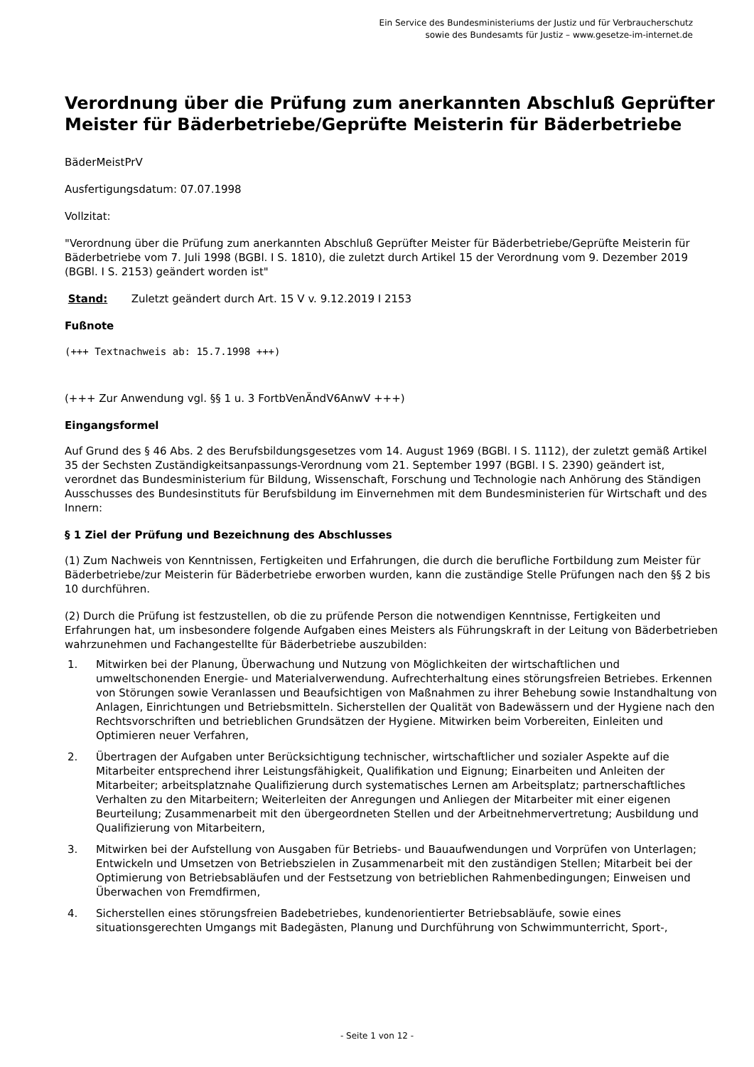Ein Service des Bundesministeriums der Justiz und für Verbraucherschutz
sowie des Bundesamts für Justiz – www.gesetze-im-internet.de
Verordnung über die Prüfung zum anerkannten Abschluß Geprüfter Meister für Bäderbetriebe/Geprüfte Meisterin für Bäderbetriebe
BäderMeistPrV
Ausfertigungsdatum: 07.07.1998
Vollzitat:
"Verordnung über die Prüfung zum anerkannten Abschluß Geprüfter Meister für Bäderbetriebe/Geprüfte Meisterin für Bäderbetriebe vom 7. Juli 1998 (BGBl. I S. 1810), die zuletzt durch Artikel 15 der Verordnung vom 9. Dezember 2019 (BGBl. I S. 2153) geändert worden ist"
Stand: Zuletzt geändert durch Art. 15 V v. 9.12.2019 I 2153
Fußnote
(+++ Textnachweis ab: 15.7.1998 +++)
(+++ Zur Anwendung vgl. §§ 1 u. 3 FortbVenÄndV6AnwV +++)
Eingangsformel
Auf Grund des § 46 Abs. 2 des Berufsbildungsgesetzes vom 14. August 1969 (BGBl. I S. 1112), der zuletzt gemäß Artikel 35 der Sechsten Zuständigkeitsanpassungs-Verordnung vom 21. September 1997 (BGBl. I S. 2390) geändert ist, verordnet das Bundesministerium für Bildung, Wissenschaft, Forschung und Technologie nach Anhörung des Ständigen Ausschusses des Bundesinstituts für Berufsbildung im Einvernehmen mit dem Bundesministerien für Wirtschaft und des Innern:
§ 1 Ziel der Prüfung und Bezeichnung des Abschlusses
(1) Zum Nachweis von Kenntnissen, Fertigkeiten und Erfahrungen, die durch die berufliche Fortbildung zum Meister für Bäderbetriebe/zur Meisterin für Bäderbetriebe erworben wurden, kann die zuständige Stelle Prüfungen nach den §§ 2 bis 10 durchführen.
(2) Durch die Prüfung ist festzustellen, ob die zu prüfende Person die notwendigen Kenntnisse, Fertigkeiten und Erfahrungen hat, um insbesondere folgende Aufgaben eines Meisters als Führungskraft in der Leitung von Bäderbetrieben wahrzunehmen und Fachangestellte für Bäderbetriebe auszubilden:
1. Mitwirken bei der Planung, Überwachung und Nutzung von Möglichkeiten der wirtschaftlichen und umweltschonenden Energie- und Materialverwendung. Aufrechterhaltung eines störungsfreien Betriebes. Erkennen von Störungen sowie Veranlassen und Beaufsichtigen von Maßnahmen zu ihrer Behebung sowie Instandhaltung von Anlagen, Einrichtungen und Betriebsmitteln. Sicherstellen der Qualität von Badewässern und der Hygiene nach den Rechtsvorschriften und betrieblichen Grundsätzen der Hygiene. Mitwirken beim Vorbereiten, Einleiten und Optimieren neuer Verfahren,
2. Übertragen der Aufgaben unter Berücksichtigung technischer, wirtschaftlicher und sozialer Aspekte auf die Mitarbeiter entsprechend ihrer Leistungsfähigkeit, Qualifikation und Eignung; Einarbeiten und Anleiten der Mitarbeiter; arbeitsplatznahe Qualifizierung durch systematisches Lernen am Arbeitsplatz; partnerschaftliches Verhalten zu den Mitarbeitern; Weiterleiten der Anregungen und Anliegen der Mitarbeiter mit einer eigenen Beurteilung; Zusammenarbeit mit den übergeordneten Stellen und der Arbeitnehmervertretung; Ausbildung und Qualifizierung von Mitarbeitern,
3. Mitwirken bei der Aufstellung von Ausgaben für Betriebs- und Bauaufwendungen und Vorprüfen von Unterlagen; Entwickeln und Umsetzen von Betriebszielen in Zusammenarbeit mit den zuständigen Stellen; Mitarbeit bei der Optimierung von Betriebsabläufen und der Festsetzung von betrieblichen Rahmenbedingungen; Einweisen und Überwachen von Fremdfirmen,
4. Sicherstellen eines störungsfreien Badebetriebes, kundenorientierter Betriebsabläufe, sowie eines situationsgerechten Umgangs mit Badegästen, Planung und Durchführung von Schwimmunterricht, Sport-,
- Seite 1 von 12 -